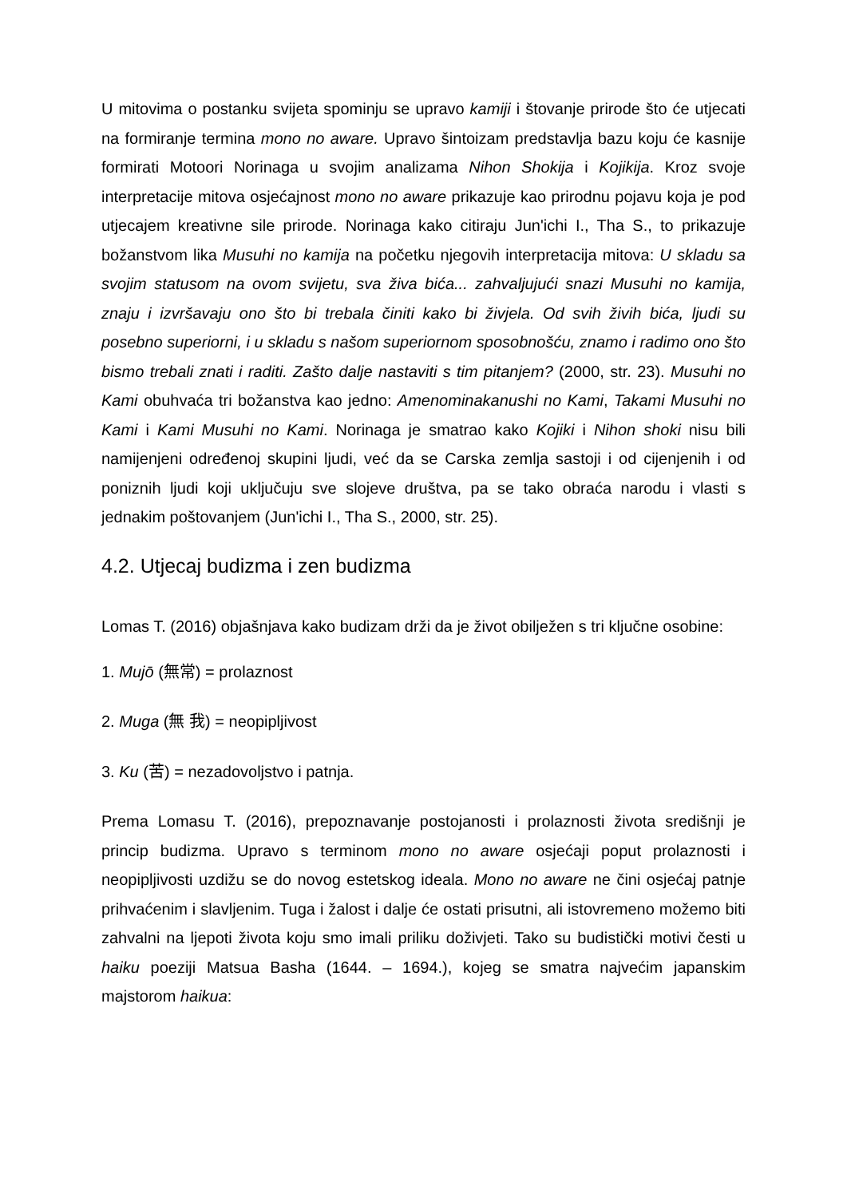U mitovima o postanku svijeta spominju se upravo kamiji i štovanje prirode što će utjecati na formiranje termina mono no aware. Upravo šintoizam predstavlja bazu koju će kasnije formirati Motoori Norinaga u svojim analizama Nihon Shokija i Kojikija. Kroz svoje interpretacije mitova osjećajnost mono no aware prikazuje kao prirodnu pojavu koja je pod utjecajem kreativne sile prirode. Norinaga kako citiraju Jun'ichi I., Tha S., to prikazuje božanstvom lika Musuhi no kamija na početku njegovih interpretacija mitova: U skladu sa svojim statusom na ovom svijetu, sva živa bića... zahvaljujući snazi Musuhi no kamija, znaju i izvršavaju ono što bi trebala činiti kako bi živjela. Od svih živih bića, ljudi su posebno superiorni, i u skladu s našom superiornom sposobnošću, znamo i radimo ono što bismo trebali znati i raditi. Zašto dalje nastaviti s tim pitanjem? (2000, str. 23). Musuhi no Kami obuhvaća tri božanstva kao jedno: Amenominakanushi no Kami, Takami Musuhi no Kami i Kami Musuhi no Kami. Norinaga je smatrao kako Kojiki i Nihon shoki nisu bili namijenjeni određenoj skupini ljudi, već da se Carska zemlja sastoji i od cijenjenih i od poniznih ljudi koji uključuju sve slojeve društva, pa se tako obraća narodu i vlasti s jednakim poštovanjem (Jun'ichi I., Tha S., 2000, str. 25).
4.2. Utjecaj budizma i zen budizma
Lomas T. (2016) objašnjava kako budizam drži da je život obilježen s tri ključne osobine:
1. Mujō (無常) = prolaznost
2. Muga (無 我) = neopipljivost
3. Ku (苦) = nezadovoljstvo i patnja.
Prema Lomasu T. (2016), prepoznavanje postojanosti i prolaznosti života središnji je princip budizma. Upravo s terminom mono no aware osjećaji poput prolaznosti i neopipljivosti uzdižu se do novog estetskog ideala. Mono no aware ne čini osjećaj patnje prihvaćenim i slavljenim. Tuga i žalost i dalje će ostati prisutni, ali istovremeno možemo biti zahvalni na ljepoti života koju smo imali priliku doživjeti. Tako su budistički motivi česti u haiku poeziji Matsua Basha (1644. – 1694.), kojeg se smatra najvećim japanskim majstorom haikua: